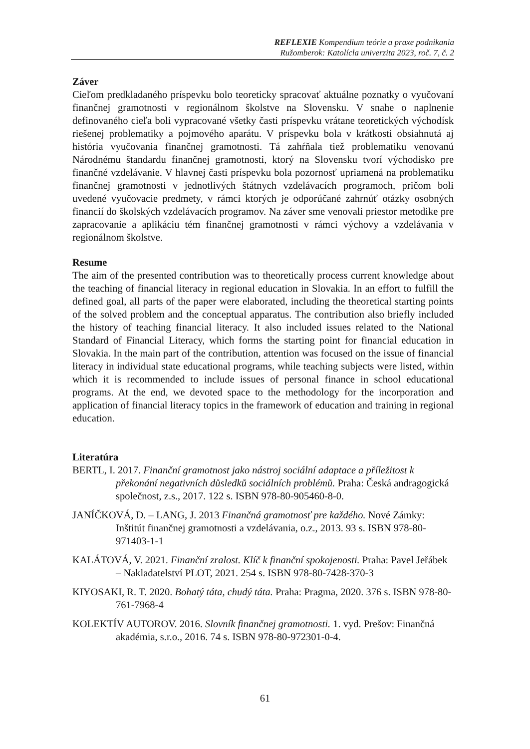REFLEXIE Kompendium teórie a praxe podnikania
Ružomberok: Katolícla univerzita 2023, roč. 7, č. 2
Záver
Cieľom predkladaného príspevku bolo teoreticky spracovať aktuálne poznatky o vyučovaní finančnej gramotnosti v regionálnom školstve na Slovensku. V snahe o naplnenie definovaného cieľa boli vypracované všetky časti príspevku vrátane teoretických východísk riešenej problematiky a pojmového aparátu. V príspevku bola v krátkosti obsiahnutá aj história vyučovania finančnej gramotnosti. Tá zahŕňala tiež problematiku venovanú Národnému štandardu finančnej gramotnosti, ktorý na Slovensku tvorí východisko pre finančné vzdelávanie. V hlavnej časti príspevku bola pozornosť upriamená na problematiku finančnej gramotnosti v jednotlivých štátnych vzdelávacích programoch, pričom boli uvedené vyučovacie predmety, v rámci ktorých je odporúčané zahrnúť otázky osobných financií do školských vzdelávacích programov. Na záver sme venovali priestor metodike pre zapracovanie a aplikáciu tém finančnej gramotnosti v rámci výchovy a vzdelávania v regionálnom školstve.
Resume
The aim of the presented contribution was to theoretically process current knowledge about the teaching of financial literacy in regional education in Slovakia. In an effort to fulfill the defined goal, all parts of the paper were elaborated, including the theoretical starting points of the solved problem and the conceptual apparatus. The contribution also briefly included the history of teaching financial literacy. It also included issues related to the National Standard of Financial Literacy, which forms the starting point for financial education in Slovakia. In the main part of the contribution, attention was focused on the issue of financial literacy in individual state educational programs, while teaching subjects were listed, within which it is recommended to include issues of personal finance in school educational programs. At the end, we devoted space to the methodology for the incorporation and application of financial literacy topics in the framework of education and training in regional education.
Literatúra
BERTL, I. 2017. Finanční gramotnost jako nástroj sociální adaptace a příležitost k překonání negativních důsledků sociálních problémů. Praha: Česká andragogická společnost, z.s., 2017. 122 s. ISBN 978-80-905460-8-0.
JANÍČKOVÁ, D. – LANG, J. 2013 Finančná gramotnosť pre každého. Nové Zámky: Inštitút finančnej gramotnosti a vzdelávania, o.z., 2013. 93 s. ISBN 978-80-971403-1-1
KALÁTOVÁ, V. 2021. Finanční zralost. Klíč k finanční spokojenosti. Praha: Pavel Jeřábek – Nakladatelství PLOT, 2021. 254 s. ISBN 978-80-7428-370-3
KIYOSAKI, R. T. 2020. Bohatý táta, chudý táta. Praha: Pragma, 2020. 376 s. ISBN 978-80-761-7968-4
KOLEKTÍV AUTOROV. 2016. Slovník finančnej gramotnosti. 1. vyd. Prešov: Finančná akadémia, s.r.o., 2016. 74 s. ISBN 978-80-972301-0-4.
61